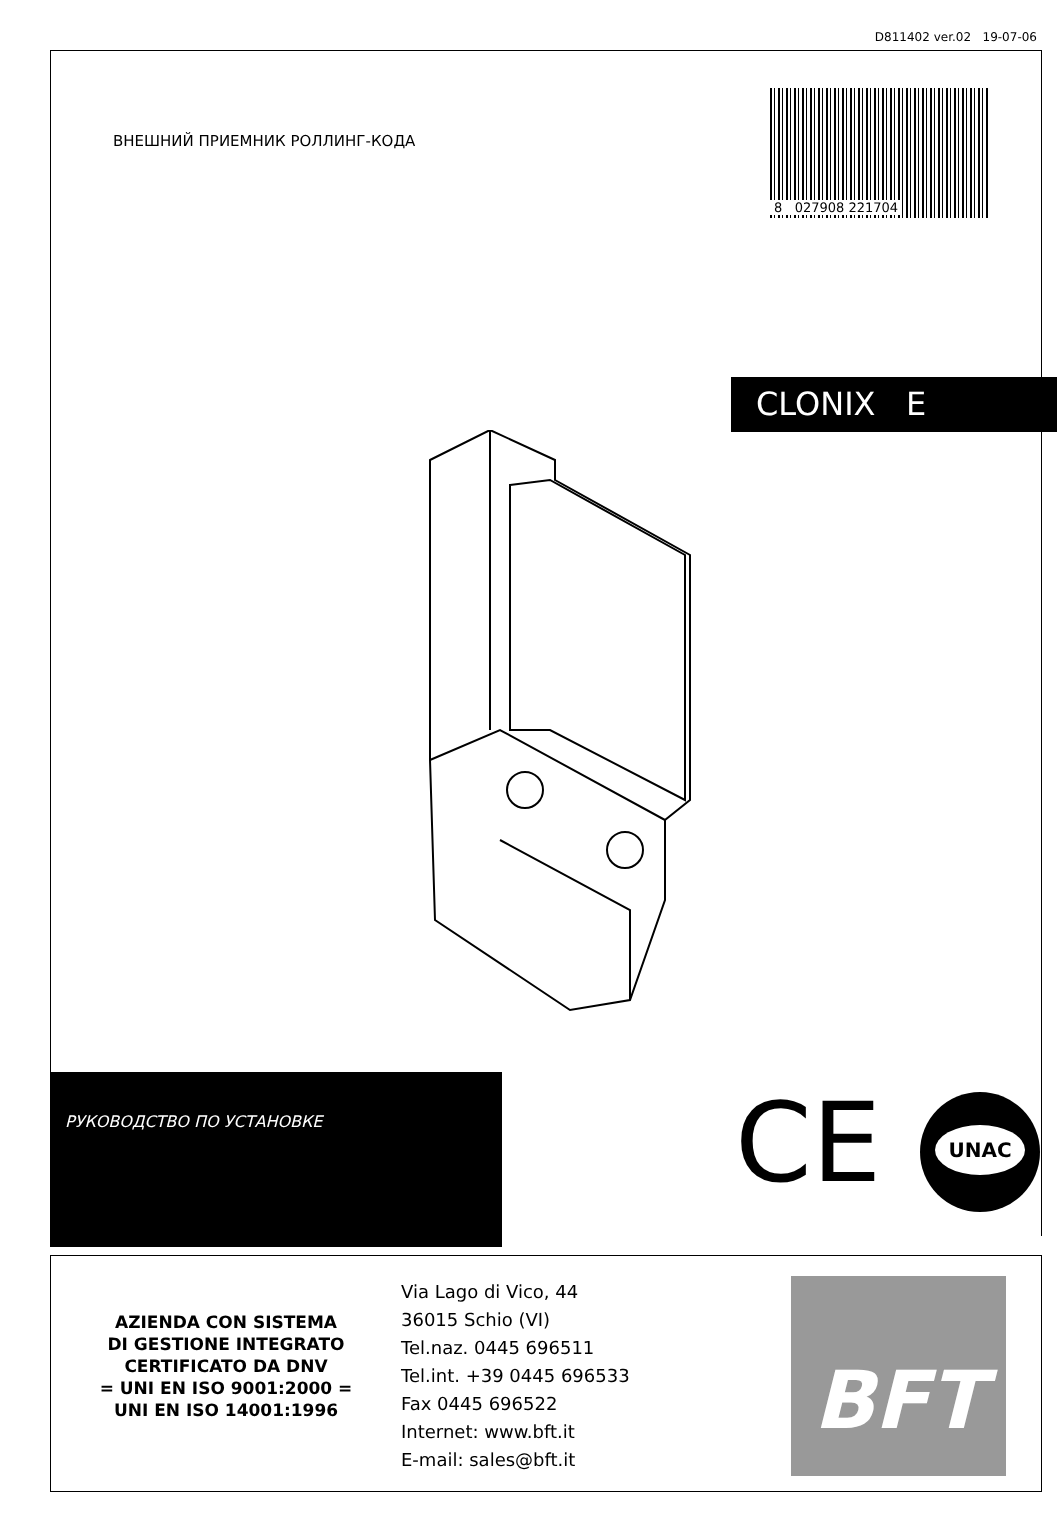D811402 ver.02 19-07-06
ВНЕШНИЙ ПРИЕМНИК РОЛЛИНГ-КОДА
8 027908 221704
CLONIX E
РУКОВОДСТВО ПО УСТАНОВКЕ
CE UNAC
AZIENDA CON SISTEMA
DI GESTIONE INTEGRATO
CERTIFICATO DA DNV
= UNI EN ISO 9001:2000 =
UNI EN ISO 14001:1996
Via Lago di Vico, 44
36015 Schio (VI)
Tel.naz. 0445 696511
Tel.int. +39 0445 696533
Fax 0445 696522
Internet: www.bft.it
E-mail: sales@bft.it
BFT